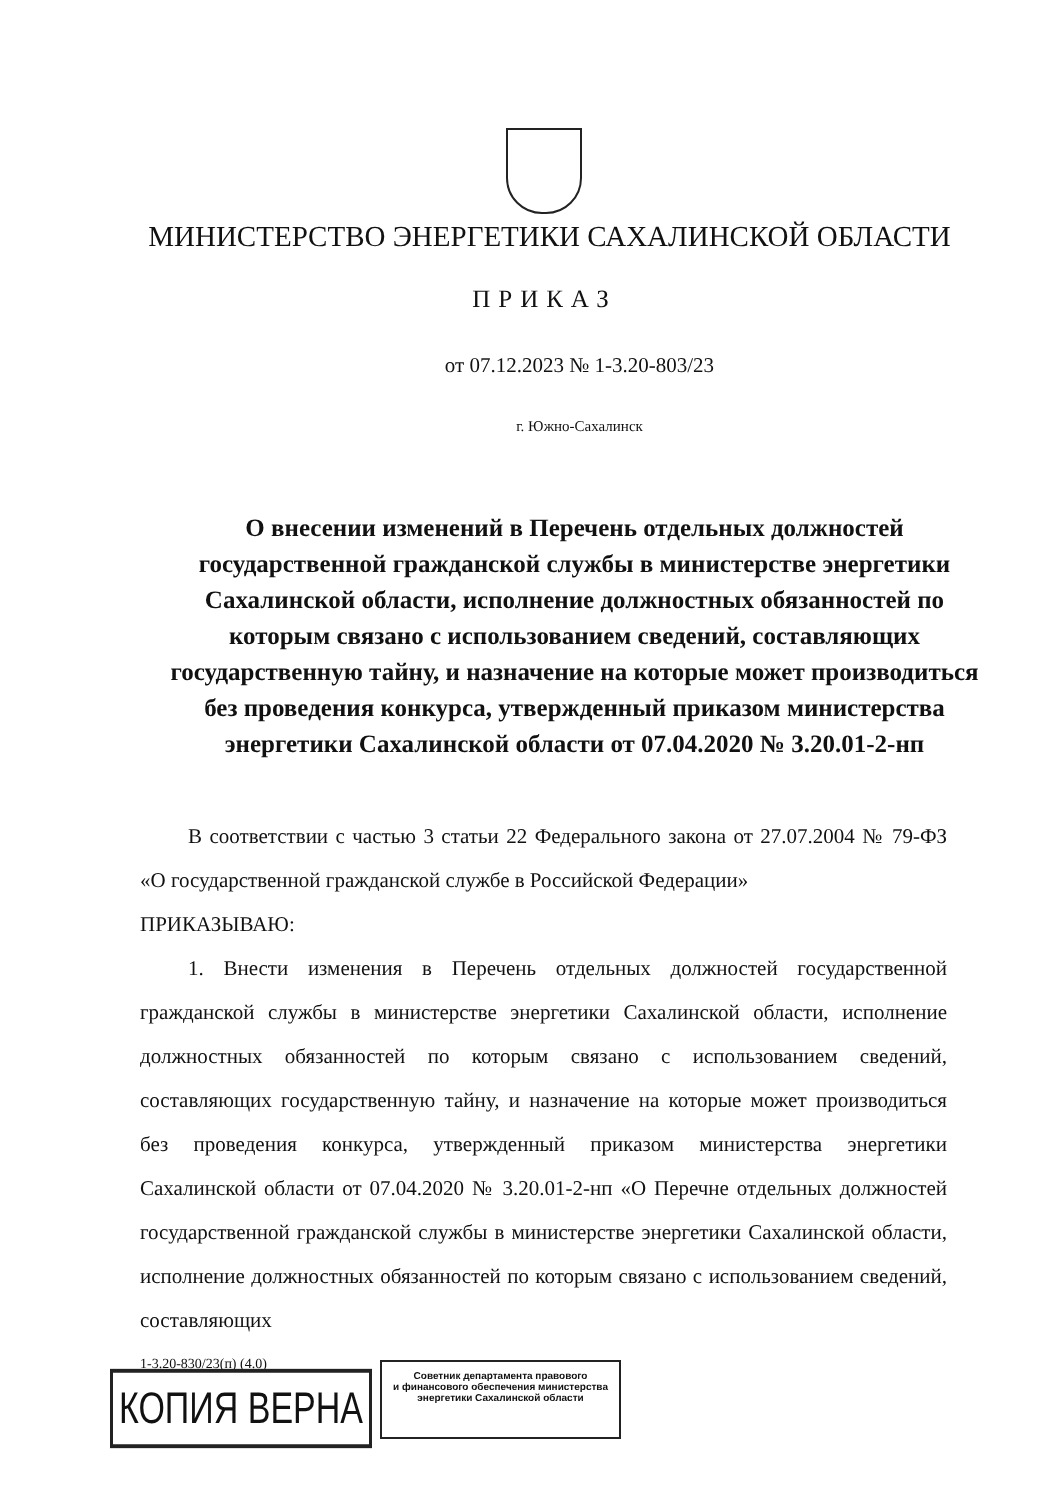МИНИСТЕРСТВО ЭНЕРГЕТИКИ САХАЛИНСКОЙ ОБЛАСТИ
ПРИКАЗ
от 07.12.2023 № 1-3.20-803/23
г. Южно-Сахалинск
О внесении изменений в Перечень отдельных должностей государственной гражданской службы в министерстве энергетики Сахалинской области, исполнение должностных обязанностей по которым связано с использованием сведений, составляющих государственную тайну, и назначение на которые может производиться без проведения конкурса, утвержденный приказом министерства энергетики Сахалинской области от 07.04.2020 № 3.20.01-2-нп
В соответствии с частью 3 статьи 22 Федерального закона от 27.07.2004 № 79-ФЗ «О государственной гражданской службе в Российской Федерации»
ПРИКАЗЫВАЮ:
1. Внести изменения в Перечень отдельных должностей государственной гражданской службы в министерстве энергетики Сахалинской области, исполнение должностных обязанностей по которым связано с использованием сведений, составляющих государственную тайну, и назначение на которые может производиться без проведения конкурса, утвержденный приказом министерства энергетики Сахалинской области от 07.04.2020 № 3.20.01-2-нп «О Перечне отдельных должностей государственной гражданской службы в министерстве энергетики Сахалинской области, исполнение должностных обязанностей по которым связано с использованием сведений, составляющих
1-3.20-830/23(п) (4.0)
КОПИЯ ВЕРНА
Советник департамента правового
и финансового обеспечения министерства
энергетики Сахалинской области